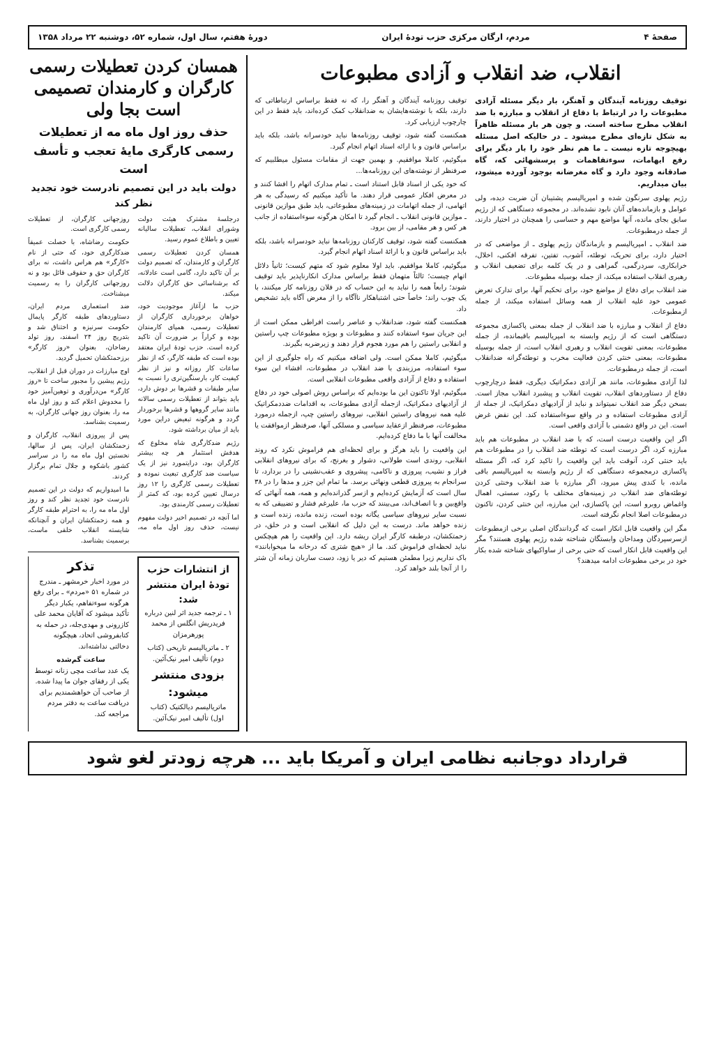صفحهٔ ۴ مردم، ارگان مرکزی حزب تودهٔ ایران دورهٔ هفتم، سال اول، شماره ۵۲، دوشنبه ۲۲ مرداد ۱۳۵۸
انقلاب، ضد انقلاب و آزادی مطبوعات
توقیف روزنامه آیندگان و آهنگر، بار دیگر مسئله آزادی مطبوعات را در ارتباط با دفاع از انقلاب و مبارزه با ضد انقلاب مطرح ساخته است. و چون هر بار مسئله ظاهراً به شکل تازه‌ای مطرح میشود ـ در حالیکه اصل مسئله بهیچوجه تازه نیست ـ ما هم نظر خود را بار دیگر برای رفع ابهامات، سوءتفاهمات و پرسشهائی که، گاه صادقانه وجود دارد و گاه مغرضانه بوجود آورده میشود، بیان میداریم.
رژیم پهلوی سرنگون شده و امپریالیسم پشتیبان آن ضربت دیده، ولی عوامل و بازمانده‌های آنان نابود نشده‌اند. در مجموعه دستگاهی که از رژیم سابق بجای مانده، آنها مواضع مهم و حساسی را همچنان در اختیار دارند، از جمله درمطبوعات.
ضد انقلاب ـ امپریالیسم و بازماندگان رژیم پهلوی ـ از مواضعی که در اختیار دارد، برای تحریک، توطئه، آشوب، تفتین، تفرقه افکنی، اخلال، خرابکاری، سردرگمی، گمراهی و در یک کلمه برای تضعیف انقلاب و رهبری انقلاب استفاده میکند، از جمله بوسیله مطبوعات.
ضد انقلاب برای دفاع از مواضع خود، برای تحکیم آنها، برای تدارک تعرض عمومی خود علیه انقلاب از همه وسائل استفاده میکند، از جمله ازمطبوعات.
دفاع از انقلاب و مبارزه با ضد انقلاب از جمله بمعنی پاکسازی مجموعه دستگاهی است که از رژیم وابسته به امپریالیسم باقیمانده، از جمله مطبوعات، بمعنی تقویت انقلاب و رهبری انقلاب است، از جمله بوسیله مطبوعات، بمعنی خنثی کردن فعالیت مخرب و توطئه‌گرانه ضدانقلاب است، از جمله درمطبوعات.
لذا آزادی مطبوعات، مانند هر آزادی دمکراتیک دیگری، فقط درچارچوب دفاع از دستاوردهای انقلاب، تقویت انقلاب و پیشبرد انقلاب مجاز است. بسخن دیگر ضد انقلاب نمیتواند و نباید از آزادیهای دمکراتیک، از جمله از آزادی مطبوعات استفاده و در واقع سوءاستفاده کند. این نقض غرض است. این در واقع دشمنی با آزادی واقعی است.
اگر این واقعیت درست است، که با ضد انقلاب در مطبوعات هم باید مبارزه کرد، اگر درست است که توطئه ضد انقلاب را در مطبوعات هم باید خنثی کرد، آنوقت باید این واقعیت را تاکید کرد که، اگر مسئله پاکسازی درمجموعه دستگاهی که از رژیم وابسته به امپریالیسم باقی مانده، با کندی پیش میرود، اگر مبارزه با ضد انقلاب وخنثی کردن توطئه‌های ضد انقلاب در زمینه‌های مختلف با رکود، سستی، اهمال واغماض روبرو است، این پاکسازی، این مبارزه، این خنثی کردن، تاکنون درمطبوعات اصلا انجام نگرفته است.
مگر این واقعیت قابل انکار است که گردانندگان اصلی برخی ازمطبوعات ازسرسپردگان ومداحان وابستگان شناخته شده رژیم پهلوی هستند؟ مگر این واقعیت قابل انکار است که حتی برخی از ساواکیهای شناخته شده بکار خود در برخی مطبوعات ادامه میدهند؟
توقیف روزنامه آیندگان و آهنگر را، که نه فقط براساس ارتباطاتی که دارند، بلکه با نوشته‌هایشان به ضدانقلاب کمک کرده‌اند، باید فقط در این چارچوب ارزیابی کرد.
همکنست گفته شود، توقیف روزنامه‌ها نباید خودسرانه باشد، بلکه باید براساس قانون و با ارائه اسناد اتهام انجام گیرد.
میگوئیم، کاملا موافقیم. و بهمین جهت از مقامات مسئول میطلبیم که صرفنظر از نوشته‌های این روزنامه‌ها...
که خود یکی از اسناد قابل استناد است ـ تمام مدارک اتهام را افشا کنند و در معرض افکار عمومی قرار دهند. ما تأکید میکنیم که رسیدگی به هر اتهامی، از جمله اتهامات در زمینه‌های مطبوعاتی، باید طبق موازین قانونی ـ موازین قانونی انقلاب ـ انجام گیرد تا امکان هرگونه سوءاستفاده از جانب هر کس و هر مقامی، از بین برود.
همکنست گفته شود، توقیف کارکنان روزنامه‌ها نباید خودسرانه باشد، بلکه باید براساس قانون و با ارائهٔ اسناد اتهام انجام گیرد.
میگوئیم، کاملا موافقیم. باید اولا معلوم شود که متهم کیست؛ ثانیاً دلائل اتهام چیست؛ ثالثاً متهمان فقط براساس مدارک انکارناپذیر باید توقیف شوند؛ رابعاً همه را نباید به این حساب که در فلان روزنامه کار میکنند، با یک چوب راند؛ خاصاً حتی اشتباهکار ناآگاه را از مغرض آگاه باید تشخیص داد.
همکنست گفته شود، ضدانقلاب و عناصر راست افراطی ممکن است از این جریان سوء استفاده کنند و مطبوعات و بویژه مطبوعات چپ راستین و انقلابی راستین را هم مورد هجوم قرار دهند و زیرضربه بگیرند.
میگوئیم، کاملا ممکن است. ولی اضافه میکنیم که راه جلوگیری از این سوء استفاده، مرزبندی با ضد انقلاب در مطبوعات، افشاء این سوء استفاده و دفاع از آزادی واقعی مطبوعات انقلابی است.
میگوئیم، اولا تاکنون این ما بوده‌ایم که براساس روش اصولی خود در دفاع از آزادیهای دمکراتیک، ازجمله آزادی مطبوعات، به اقدامات ضددمکراتیک علیه همه نیروهای راستین انقلابی، نیروهای راستین چپ، ازجمله درمورد مطبوعات، صرفنظر ازعقاید سیاسی و مسلکی آنها، صرفنظر ازموافقت یا مخالفت آنها با ما دفاع کرده‌ایم.
این واقعیت را باید هرگز و برای لحظه‌ای هم فراموش نکرد که روند انقلابی، روندی است طولانی، دشوار و بغرنج، که برای نیروهای انقلابی فراز و نشیب، پیروزی و ناکامی، پیشروی و عقب‌نشینی را در بردارد، تا سرانجام به پیروزی قطعی ونهائی برسد. ما تمام این جزر و مدها را در ۳۸ سال است که آزمایش کرده‌ایم و ازسر گذرانده‌ایم و همه، همه آنهائی که واقع‌بین و با انصاف‌اند، می‌بینند که حزب ما، علیرغم فشار و تضییقی که به نسبت سایر نیروهای سیاسی یگانه بوده است، زنده مانده، زنده است و زنده خواهد ماند. درست به این دلیل که انقلابی است و در خلق، در زحمتکشان، درطبقه کارگر ایران ریشه دارد. این واقعیت را هم هیچکس نباید لحظه‌ای فراموش کند. ما از «هیچ شتری که درخانه ما میخوابانند» باک نداریم زیرا مطمئن هستیم که دیر یا زود، دست ساربان زمانه آن شتر را از آنجا بلند خواهد کرد.
همسان کردن تعطیلات رسمی کارگران و کارمندان تصمیمی است بجا ولی
حذف روز اول ماه مه از تعطیلات رسمی کارگری مایهٔ تعجب و تأسف است
دولت باید در این تصمیم نادرست خود تجدید نظر کند
درجلسهٔ مشترک هیئت دولت وشورای انقلاب، تعطیلات سالیانه تعیین و باطلاع عموم رسید.
همسان کردن تعطیلات رسمی کارگران و کارمندان، که تصمیم دولت بر آن تاکید دارد، گامی است عادلانه، که برشناسائی حق کارگران دلالت میکند.
حزب ما ازآغاز موجودیت خود، خواهان برخورداری کارگران از تعطیلات رسمی، همپای کارمندان بوده و کراراً بر ضرورت آن تاکید کرده است. حزب تودهٔ ایران معتقد بوده است که طبقه کارگر، که از نظر ساعات کار روزانه و نیز از نظر کیفیت کار، بارسنگین‌تری را نسبت به سایر طبقات و قشرها بر دوش دارد، باید بتواند از تعطیلات رسمی سالانه مانند سایر گروهها و قشرها برخوردار گردد و هرگونه تبعیض دراین مورد باید از میان برداشته شود.
رژیم ضدکارگری شاه مخلوع که هدفش استثمار هر چه بیشتر کارگران بود، درایتمورد نیز از یک سیاست ضد کارگری تبعیت نموده و تعطیلات رسمی کارگری را ۱۲ روز درسال تعیین کرده بود، که کمتر از تعطیلات رسمی کارمندی بود.
اما آنچه در تصمیم اخیر دولت مفهوم نیست، حذف روز اول ماه مه، روزجهانی کارگران، از تعطیلات رسمی کارگری است.
حکومت رضاشاه، با خصلت عمیقاً ضدکارگری خود، که حتی از نام «کارگر» هم هراس داشت، نه برای کارگران حق و حقوقی قائل بود و نه روزجهانی کارگران را به رسمیت میشناخت.
ضد استعماری مردم ایران، دستاوردهای طبقه کارگر پایمال حکومت سرنیزه و اختناق شد و بتدریج روز ۲۴ اسفند، روز تولد رضاخان، بعنوان «روز کارگر» برزحمتکشان تحمیل گردید.
اوج مبارزات در دوران قبل از انقلاب، رژیم پیشین را مجبور ساخت تا «روز کارگر» من‌درآوری و توهین‌آمیز خود را مخدوش اعلام کند و روز اول ماه مه را، بعنوان روز جهانی کارگران، به رسمیت بشناسد.
پس از پیروزی انقلاب، کارگران و زحمتکشان ایران، پس از سالها، نخستین اول ماه مه را در سراسر کشور باشکوه و جلال تمام برگزار کردند.
ما امیدواریم که دولت در این تصمیم نادرست خود تجدید نظر کند و روز اول ماه مه را، به احترام طبقه کارگر و همه زحمتکشان ایران و آنچنانکه شایسته انقلاب خلقی ماست، برسمیت بشناسد.
از انتشارات حزب تودهٔ ایران منتشر شد:
۱ ـ ترجمه جدید اثر لنین درباره فریدریش انگلس از محمد پورهرمزان
۲ ـ ماتریالیسم تاریخی (کتاب دوم) تألیف امیر نیک‌آئین.
بزودی منتشر میشود:
ماتریالیسم دیالکتیک (کتاب اول) تألیف امیر نیک‌آئین.
تذکر
در مورد اخبار خرمشهر ـ مندرج در شماره ۵۱ «مردم» ـ برای رفع هرگونه سوءتفاهم، یکبار دیگر تأکید میشود که آقایان محمد علی کازرونی و مهدی‌جله، در حمله به کتابفروشی اتحاد، هیچگونه دخالتی نداشته‌اند.
ساعت گم‌شده
یک عدد ساعت مچی زنانه توسط یکی از رفقای جوان ما پیدا شده. از صاحب آن خواهشمندیم برای دریافت ساعت به دفتر مردم مراجعه کند.
قرارداد دوجانبه نظامی ایران و آمریکا باید ... هرچه زودتر لغو شود